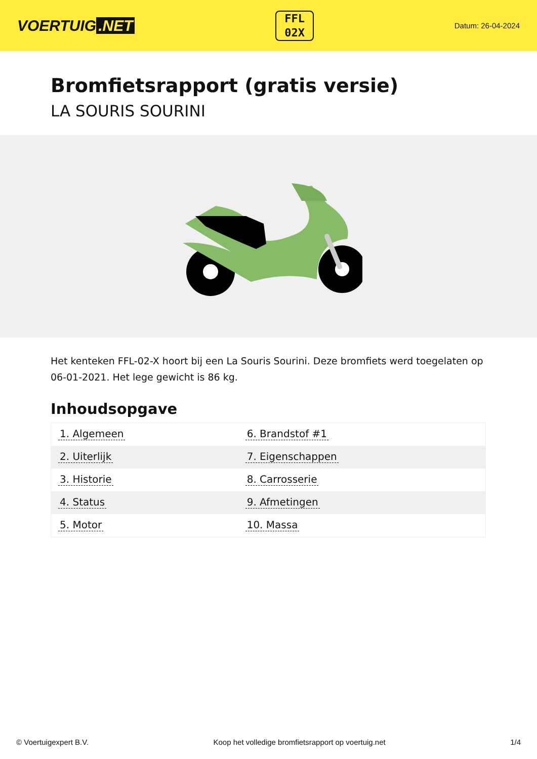VOERTUIG.NET
FFL
02X
Datum: 26-04-2024
Bromfietsrapport (gratis versie)
LA SOURIS SOURINI
Het kenteken FFL-02-X hoort bij een La Souris Sourini. Deze bromfiets werd toegelaten op 06-01-2021. Het lege gewicht is 86 kg.
Inhoudsopgave
| 1. Algemeen | 6. Brandstof #1 |
| 2. Uiterlijk | 7. Eigenschappen |
| 3. Historie | 8. Carrosserie |
| 4. Status | 9. Afmetingen |
| 5. Motor | 10. Massa |
© Voertuigexpert B.V. Koop het volledige bromfietsrapport op voertuig.net 1/4